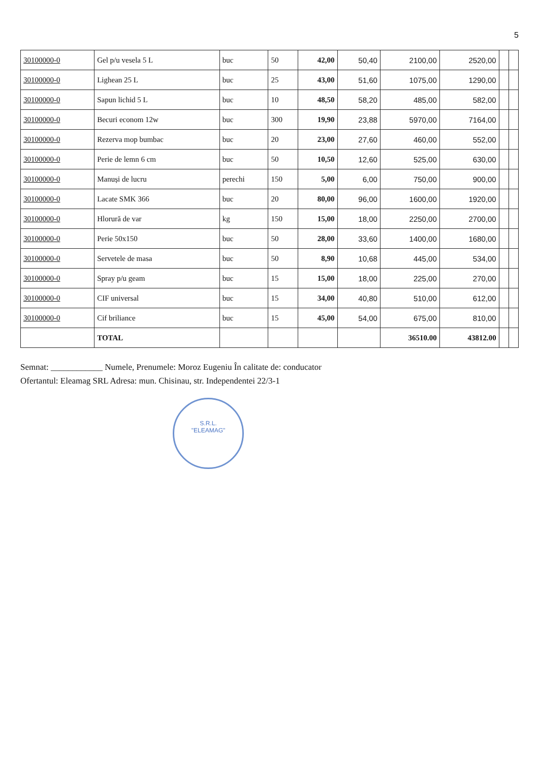5
| 30100000-0 | Gel p/u vesela 5 L | buc | 50 | 42,00 | 50,40 | 2100,00 | 2520,00 | | |
| 30100000-0 | Lighean 25 L | buc | 25 | 43,00 | 51,60 | 1075,00 | 1290,00 | | |
| 30100000-0 | Sapun lichid 5 L | buc | 10 | 48,50 | 58,20 | 485,00 | 582,00 | | |
| 30100000-0 | Becuri econom 12w | buc | 300 | 19,90 | 23,88 | 5970,00 | 7164,00 | | |
| 30100000-0 | Rezerva mop bumbac | buc | 20 | 23,00 | 27,60 | 460,00 | 552,00 | | |
| 30100000-0 | Perie de lemn 6 cm | buc | 50 | 10,50 | 12,60 | 525,00 | 630,00 | | |
| 30100000-0 | Manuși de lucru | perechi | 150 | 5,00 | 6,00 | 750,00 | 900,00 | | |
| 30100000-0 | Lacate SMK 366 | buc | 20 | 80,00 | 96,00 | 1600,00 | 1920,00 | | |
| 30100000-0 | Hlorură de var | kg | 150 | 15,00 | 18,00 | 2250,00 | 2700,00 | | |
| 30100000-0 | Perie 50x150 | buc | 50 | 28,00 | 33,60 | 1400,00 | 1680,00 | | |
| 30100000-0 | Servetele de masa | buc | 50 | 8,90 | 10,68 | 445,00 | 534,00 | | |
| 30100000-0 | Spray p/u geam | buc | 15 | 15,00 | 18,00 | 225,00 | 270,00 | | |
| 30100000-0 | CIF universal | buc | 15 | 34,00 | 40,80 | 510,00 | 612,00 | | |
| 30100000-0 | Cif briliance | buc | 15 | 45,00 | 54,00 | 675,00 | 810,00 | | |
| | TOTAL | | | | | 36510.00 | 43812.00 | | |
Semnat: ____________ Numele, Prenumele: Moroz Eugeniu În calitate de: conducator
Ofertantul: Eleamag SRL Adresa: mun. Chisinau, str. Independentei 22/3-1
S.R.L.
"ELEAMAG"